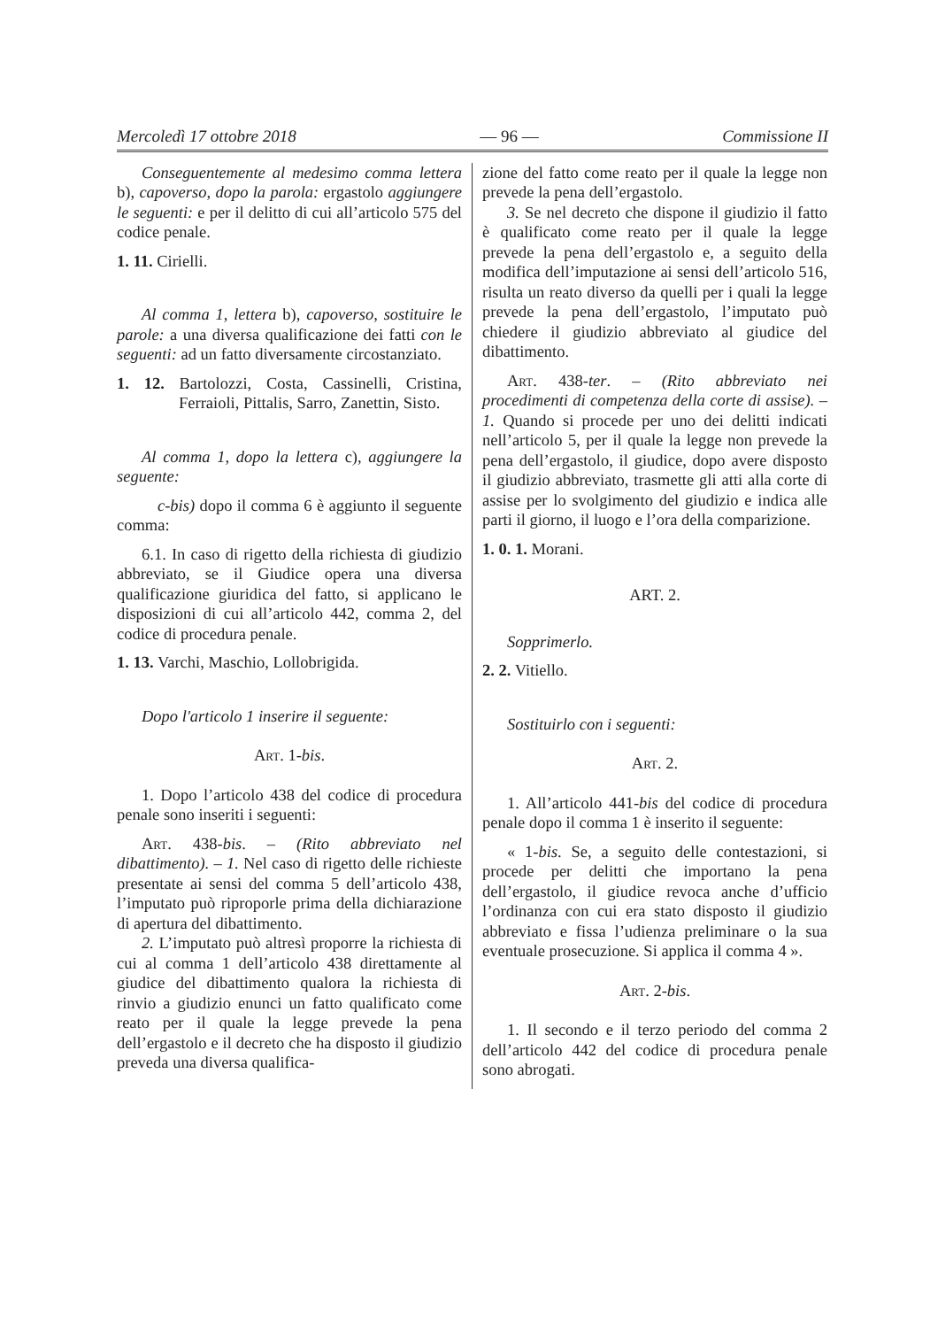Mercoledì 17 ottobre 2018 — 96 — Commissione II
Conseguentemente al medesimo comma lettera b), capoverso, dopo la parola: ergastolo aggiungere le seguenti: e per il delitto di cui all’articolo 575 del codice penale.
1. 11. Cirielli.
Al comma 1, lettera b), capoverso, sostituire le parole: a una diversa qualificazione dei fatti con le seguenti: ad un fatto diversamente circostanziato.
1. 12. Bartolozzi, Costa, Cassinelli, Cristina, Ferraioli, Pittalis, Sarro, Zanettin, Sisto.
Al comma 1, dopo la lettera c), aggiungere la seguente:
c-bis) dopo il comma 6 è aggiunto il seguente comma:
6.1. In caso di rigetto della richiesta di giudizio abbreviato, se il Giudice opera una diversa qualificazione giuridica del fatto, si applicano le disposizioni di cui all’articolo 442, comma 2, del codice di procedura penale.
1. 13. Varchi, Maschio, Lollobrigida.
Dopo l'articolo 1 inserire il seguente:
Art. 1-bis.
1. Dopo l’articolo 438 del codice di procedura penale sono inseriti i seguenti:
Art. 438-bis. – (Rito abbreviato nel dibattimento). – 1. Nel caso di rigetto delle richieste presentate ai sensi del comma 5 dell’articolo 438, l’imputato può riproporle prima della dichiarazione di apertura del dibattimento.
2. L’imputato può altresì proporre la richiesta di cui al comma 1 dell’articolo 438 direttamente al giudice del dibattimento qualora la richiesta di rinvio a giudizio enunci un fatto qualificato come reato per il quale la legge prevede la pena dell’ergastolo e il decreto che ha disposto il giudizio preveda una diversa qualifica-
zione del fatto come reato per il quale la legge non prevede la pena dell’ergastolo.
3. Se nel decreto che dispone il giudizio il fatto è qualificato come reato per il quale la legge prevede la pena dell’ergastolo e, a seguito della modifica dell’imputazione ai sensi dell’articolo 516, risulta un reato diverso da quelli per i quali la legge prevede la pena dell’ergastolo, l’imputato può chiedere il giudizio abbreviato al giudice del dibattimento.
Art. 438-ter. – (Rito abbreviato nei procedimenti di competenza della corte di assise). – 1. Quando si procede per uno dei delitti indicati nell’articolo 5, per il quale la legge non prevede la pena dell’ergastolo, il giudice, dopo avere disposto il giudizio abbreviato, trasmette gli atti alla corte di assise per lo svolgimento del giudizio e indica alle parti il giorno, il luogo e l’ora della comparizione.
1. 0. 1. Morani.
ART. 2.
Sopprimerlo.
2. 2. Vitiello.
Sostituirlo con i seguenti:
Art. 2.
1. All’articolo 441-bis del codice di procedura penale dopo il comma 1 è inserito il seguente:
« 1-bis. Se, a seguito delle contestazioni, si procede per delitti che importano la pena dell’ergastolo, il giudice revoca anche d’ufficio l’ordinanza con cui era stato disposto il giudizio abbreviato e fissa l’udienza preliminare o la sua eventuale prosecuzione. Si applica il comma 4 ».
Art. 2-bis.
1. Il secondo e il terzo periodo del comma 2 dell’articolo 442 del codice di procedura penale sono abrogati.